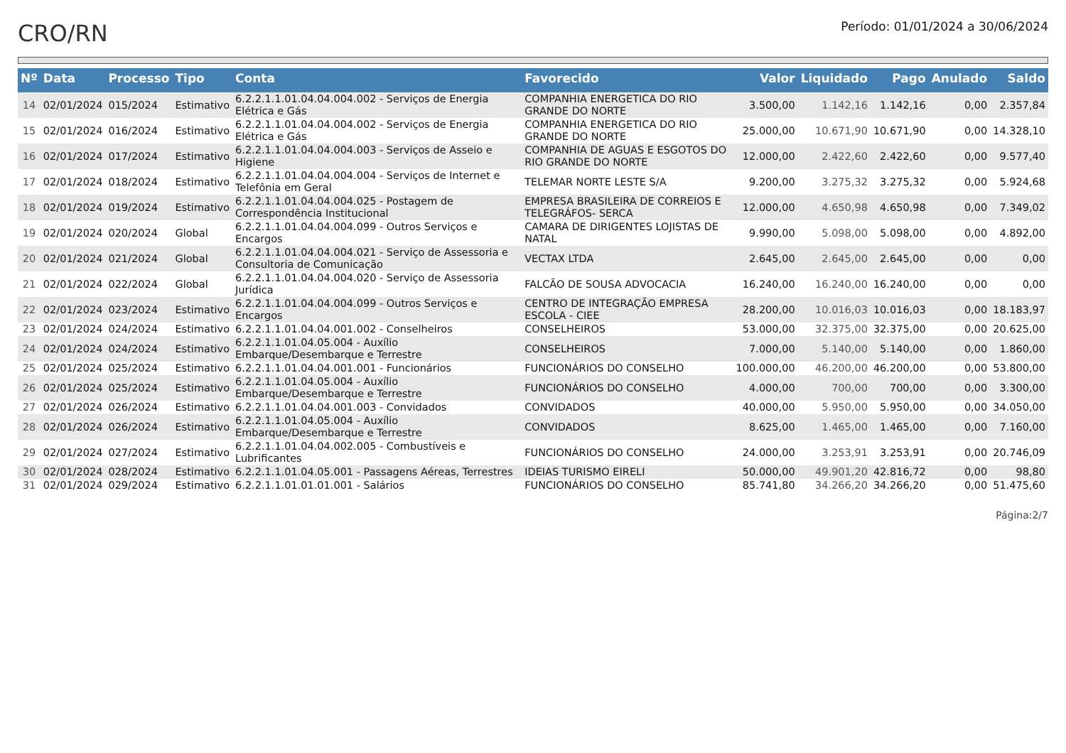CRO/RN
Período: 01/01/2024 a 30/06/2024
| Nº | Data | Processo | Tipo | Conta | Favorecido | Valor | Liquidado | Pago | Anulado | Saldo |
| --- | --- | --- | --- | --- | --- | --- | --- | --- | --- | --- |
| 14 | 02/01/2024 | 015/2024 | Estimativo | 6.2.2.1.1.01.04.04.004.002 - Serviços de Energia Elétrica e Gás | COMPANHIA ENERGETICA DO RIO GRANDE DO NORTE | 3.500,00 | 1.142,16 | 1.142,16 | 0,00 | 2.357,84 |
| 15 | 02/01/2024 | 016/2024 | Estimativo | 6.2.2.1.1.01.04.04.004.002 - Serviços de Energia Elétrica e Gás | COMPANHIA ENERGETICA DO RIO GRANDE DO NORTE | 25.000,00 | 10.671,90 | 10.671,90 | 0,00 | 14.328,10 |
| 16 | 02/01/2024 | 017/2024 | Estimativo | 6.2.2.1.1.01.04.04.004.003 - Serviços de Asseio e Higiene | COMPANHIA DE AGUAS E ESGOTOS DO RIO GRANDE DO NORTE | 12.000,00 | 2.422,60 | 2.422,60 | 0,00 | 9.577,40 |
| 17 | 02/01/2024 | 018/2024 | Estimativo | 6.2.2.1.1.01.04.04.004.004 - Serviços de Internet e Telefônia em Geral | TELEMAR NORTE LESTE S/A | 9.200,00 | 3.275,32 | 3.275,32 | 0,00 | 5.924,68 |
| 18 | 02/01/2024 | 019/2024 | Estimativo | 6.2.2.1.1.01.04.04.004.025 - Postagem de Correspondência Institucional | EMPRESA BRASILEIRA DE CORREIOS E TELEGRÁFOS- SERCA | 12.000,00 | 4.650,98 | 4.650,98 | 0,00 | 7.349,02 |
| 19 | 02/01/2024 | 020/2024 | Global | 6.2.2.1.1.01.04.04.004.099 - Outros Serviços e Encargos | CAMARA DE DIRIGENTES LOJISTAS DE NATAL | 9.990,00 | 5.098,00 | 5.098,00 | 0,00 | 4.892,00 |
| 20 | 02/01/2024 | 021/2024 | Global | 6.2.2.1.1.01.04.04.004.021 - Serviço de Assessoria e Consultoria de Comunicação | VECTAX LTDA | 2.645,00 | 2.645,00 | 2.645,00 | 0,00 | 0,00 |
| 21 | 02/01/2024 | 022/2024 | Global | 6.2.2.1.1.01.04.04.004.020 - Serviço de Assessoria Jurídica | FALCÃO DE SOUSA ADVOCACIA | 16.240,00 | 16.240,00 | 16.240,00 | 0,00 | 0,00 |
| 22 | 02/01/2024 | 023/2024 | Estimativo | 6.2.2.1.1.01.04.04.004.099 - Outros Serviços e Encargos | CENTRO DE INTEGRAÇÃO EMPRESA ESCOLA - CIEE | 28.200,00 | 10.016,03 | 10.016,03 | 0,00 | 18.183,97 |
| 23 | 02/01/2024 | 024/2024 | Estimativo | 6.2.2.1.1.01.04.04.001.002 - Conselheiros | CONSELHEIROS | 53.000,00 | 32.375,00 | 32.375,00 | 0,00 | 20.625,00 |
| 24 | 02/01/2024 | 024/2024 | Estimativo | 6.2.2.1.1.01.04.05.004 - Auxílio Embarque/Desembarque e Terrestre | CONSELHEIROS | 7.000,00 | 5.140,00 | 5.140,00 | 0,00 | 1.860,00 |
| 25 | 02/01/2024 | 025/2024 | Estimativo | 6.2.2.1.1.01.04.04.001.001 - Funcionários | FUNCIONÁRIOS DO CONSELHO | 100.000,00 | 46.200,00 | 46.200,00 | 0,00 | 53.800,00 |
| 26 | 02/01/2024 | 025/2024 | Estimativo | 6.2.2.1.1.01.04.05.004 - Auxílio Embarque/Desembarque e Terrestre | FUNCIONÁRIOS DO CONSELHO | 4.000,00 | 700,00 | 700,00 | 0,00 | 3.300,00 |
| 27 | 02/01/2024 | 026/2024 | Estimativo | 6.2.2.1.1.01.04.04.001.003 - Convidados | CONVIDADOS | 40.000,00 | 5.950,00 | 5.950,00 | 0,00 | 34.050,00 |
| 28 | 02/01/2024 | 026/2024 | Estimativo | 6.2.2.1.1.01.04.05.004 - Auxílio Embarque/Desembarque e Terrestre | CONVIDADOS | 8.625,00 | 1.465,00 | 1.465,00 | 0,00 | 7.160,00 |
| 29 | 02/01/2024 | 027/2024 | Estimativo | 6.2.2.1.1.01.04.04.002.005 - Combustíveis e Lubrificantes | FUNCIONÁRIOS DO CONSELHO | 24.000,00 | 3.253,91 | 3.253,91 | 0,00 | 20.746,09 |
| 30 | 02/01/2024 | 028/2024 | Estimativo | 6.2.2.1.1.01.04.05.001 - Passagens Aéreas, Terrestres | IDEIAS TURISMO EIRELI | 50.000,00 | 49.901,20 | 42.816,72 | 0,00 | 98,80 |
| 31 | 02/01/2024 | 029/2024 | Estimativo | 6.2.2.1.1.01.01.01.001 - Salários | FUNCIONÁRIOS DO CONSELHO | 85.741,80 | 34.266,20 | 34.266,20 | 0,00 | 51.475,60 |
Página:2/7